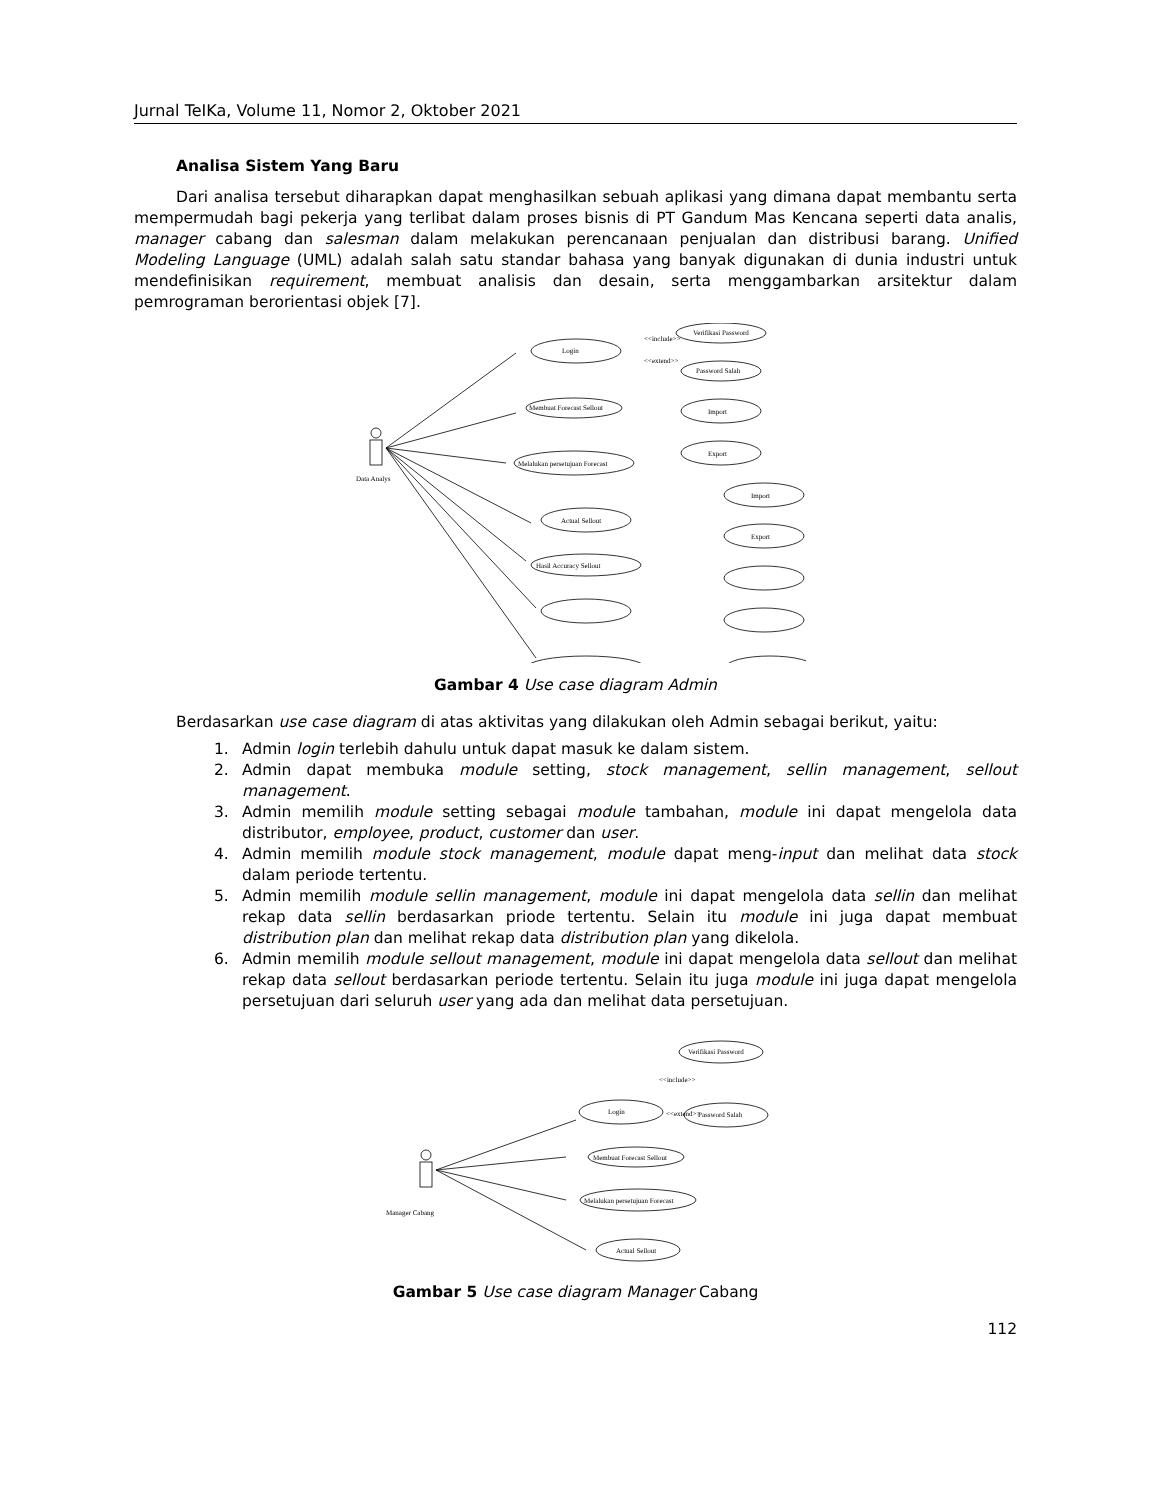Jurnal TeIKa, Volume 11, Nomor 2, Oktober 2021
Analisa Sistem Yang Baru
Dari analisa tersebut diharapkan dapat menghasilkan sebuah aplikasi yang dimana dapat membantu serta mempermudah bagi pekerja yang terlibat dalam proses bisnis di PT Gandum Mas Kencana seperti data analis, manager cabang dan salesman dalam melakukan perencanaan penjualan dan distribusi barang. Unified Modeling Language (UML) adalah salah satu standar bahasa yang banyak digunakan di dunia industri untuk mendefinisikan requirement, membuat analisis dan desain, serta menggambarkan arsitektur dalam pemrograman berorientasi objek [7].
Data Analys
Login
Verifikasi Password
Password Salah
Membuat Forecast Sellout
Import
Export
Melalukan persetujuan Forecast
Actual Sellout
Import
Export
Hasil Accuracy Sellout
<<include>>
<<extend>>
Gambar 4 Use case diagram Admin
Berdasarkan use case diagram di atas aktivitas yang dilakukan oleh Admin sebagai berikut, yaitu:
1. Admin login terlebih dahulu untuk dapat masuk ke dalam sistem.
2. Admin dapat membuka module setting, stock management, sellin management, sellout management.
3. Admin memilih module setting sebagai module tambahan, module ini dapat mengelola data distributor, employee, product, customer dan user.
4. Admin memilih module stock management, module dapat meng-input dan melihat data stock dalam periode tertentu.
5. Admin memilih module sellin management, module ini dapat mengelola data sellin dan melihat rekap data sellin berdasarkan priode tertentu. Selain itu module ini juga dapat membuat distribution plan dan melihat rekap data distribution plan yang dikelola.
6. Admin memilih module sellout management, module ini dapat mengelola data sellout dan melihat rekap data sellout berdasarkan periode tertentu. Selain itu juga module ini juga dapat mengelola persetujuan dari seluruh user yang ada dan melihat data persetujuan.
Manager Cabang
Login
Verifikasi Password
Password Salah
Membuat Forecast Sellout
Melalukan persetujuan Forecast
Actual Sellout
<<include>>
<<extend>>
Gambar 5 Use case diagram Manager Cabang
112